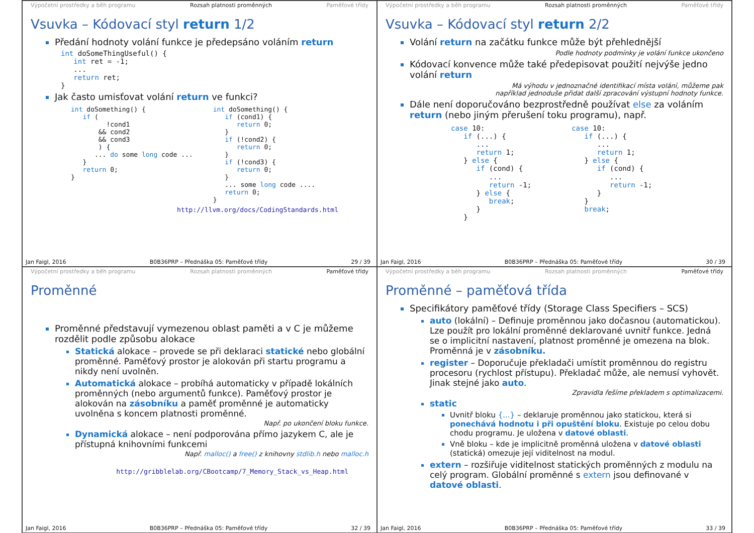Výpočetní prostředky a běh programu Rozsah platnosti proměnných Paměťové třídy
Vsuvka – Kódovací styl return 1/2
Předání hodnoty volání funkce je předepsáno voláním return
int doSomeThingUseful() {
   int ret = -1;
   ...
   return ret;
}
Jak často umisťovat volání return ve funkci?
int doSomething() {
   if (
         !cond1
       && cond2
       && cond3
       ) {
      ... do some long code ...
   }
   return 0;
}
int doSomething() {
   if (cond1) {
      return 0;
   }
   if (!cond2) {
      return 0;
   }
   if (!cond3) {
      return 0;
   }
   ... some long code ....
   return 0;
}
http://llvm.org/docs/CodingStandards.html
Jan Faigl, 2016 B0B36PRP – Přednáška 05: Paměťové třídy 29 / 39
Výpočetní prostředky a běh programu Rozsah platnosti proměnných Paměťové třídy
Vsuvka – Kódovací styl return 2/2
Volání return na začátku funkce může být přehlednější
Podle hodnoty podmínky je volání funkce ukončeno
Kódovací konvence může také předepisovat použití nejvýše jedno volání return
Má výhodu v jednoznačné identifikací místa volání, můžeme pak
například jednoduše přidat další zpracování výstupní hodnoty funkce.
Dále není doporučováno bezprostředně používat else za voláním return (nebo jiným přerušení toku programu), např.
case 10:
   if (...) {
      ...
      return 1;
   } else {
      if (cond) {
         ...
         return -1;
      } else {
         break;
      }
   }
case 10:
   if (...) {
      ...
      return 1;
   } else {
      if (cond) {
         ...
         return -1;
      }
   }
   break;
Jan Faigl, 2016 B0B36PRP – Přednáška 05: Paměťové třídy 30 / 39
Výpočetní prostředky a běh programu Rozsah platnosti proměnných Paměťové třídy
Proměnné
Proměnné představují vymezenou oblast paměti a v C je můžeme rozdělit podle způsobu alokace
Statická alokace – provede se při deklaraci statické nebo globální proměnné. Paměťový prostor je alokován při startu programu a nikdy není uvolněn.
Automatická alokace – probíhá automaticky v případě lokálních proměnných (nebo argumentů funkce). Paměťový prostor je alokován na zásobníku a paměť proměnné je automaticky uvolněna s koncem platnosti proměnné.
Např. po ukončení bloku funkce.
Dynamická alokace – není podporována přímo jazykem C, ale je přístupná knihovními funkcemi
Např. malloc() a free() z knihovny stdlib.h nebo malloc.h
http://gribblelab.org/CBootcamp/7_Memory_Stack_vs_Heap.html
Jan Faigl, 2016 B0B36PRP – Přednáška 05: Paměťové třídy 32 / 39
Výpočetní prostředky a běh programu Rozsah platnosti proměnných Paměťové třídy
Proměnné – paměťová třída
Specifikátory paměťové třídy (Storage Class Specifiers – SCS)
auto (lokální) – Definuje proměnnou jako dočasnou (automatickou). Lze použít pro lokální proměnné deklarované uvnitř funkce. Jedná se o implicitní nastavení, platnost proměnné je omezena na blok. Proměnná je v zásobníku.
register – Doporučuje překladači umístit proměnnou do registru procesoru (rychlost přístupu). Překladač může, ale nemusí vyhovět. Jinak stejné jako auto.
Zpravidla řešíme překladem s optimalizacemi.
static
Uvnitř bloku {...} – deklaruje proměnnou jako statickou, která si ponechává hodnotu i při opuštění bloku. Existuje po celou dobu chodu programu. Je uložena v datové oblasti.
Vně bloku – kde je implicitně proměnná uložena v datové oblasti (statická) omezuje její viditelnost na modul.
extern – rozšiřuje viditelnost statických proměnných z modulu na celý program. Globální proměnné s extern jsou definované v datové oblasti.
Jan Faigl, 2016 B0B36PRP – Přednáška 05: Paměťové třídy 33 / 39